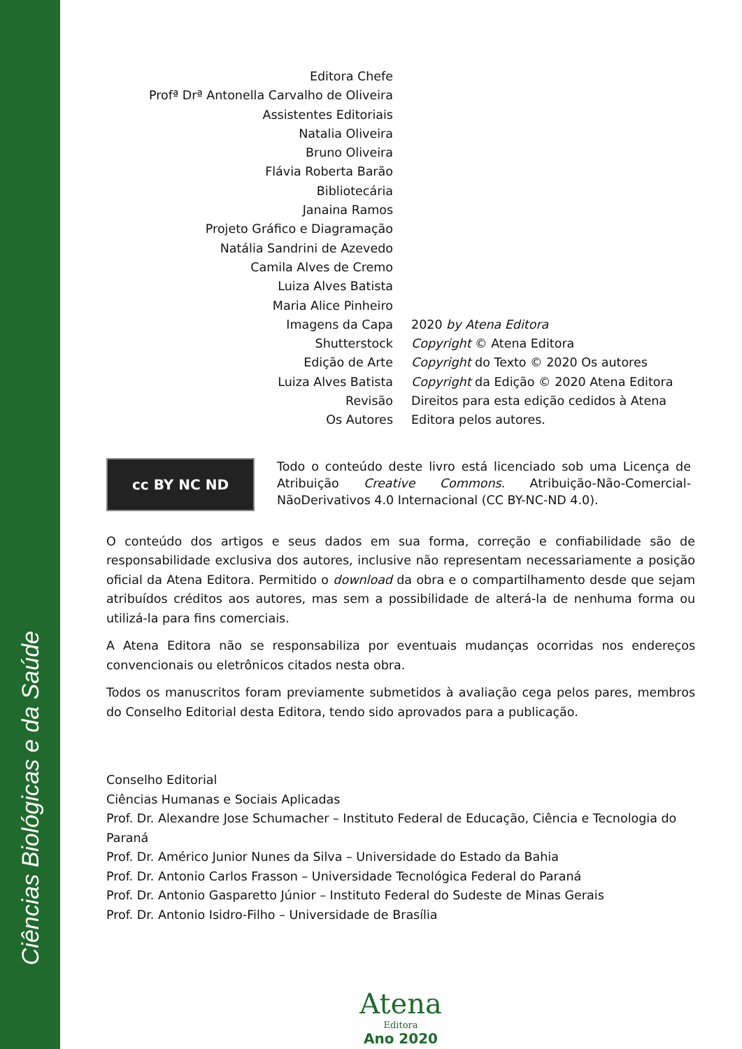Ciências Biológicas e da Saúde
Editora Chefe
Profª Drª Antonella Carvalho de Oliveira
Assistentes Editoriais
Natalia Oliveira
Bruno Oliveira
Flávia Roberta Barão
Bibliotecária
Janaina Ramos
Projeto Gráfico e Diagramação
Natália Sandrini de Azevedo
Camila Alves de Cremo
Luiza Alves Batista
Maria Alice Pinheiro
Imagens da Capa 2020 by Atena Editora
Shutterstock Copyright © Atena Editora
Edição de Arte Copyright do Texto © 2020 Os autores
Luiza Alves Batista Copyright da Edição © 2020 Atena Editora
Revisão Direitos para esta edição cedidos à Atena
Os Autores Editora pelos autores.
cc BY NC ND
Todo o conteúdo deste livro está licenciado sob uma Licença de Atribuição Creative Commons. Atribuição-Não-Comercial-NãoDerivativos 4.0 Internacional (CC BY-NC-ND 4.0).
O conteúdo dos artigos e seus dados em sua forma, correção e confiabilidade são de responsabilidade exclusiva dos autores, inclusive não representam necessariamente a posição oficial da Atena Editora. Permitido o download da obra e o compartilhamento desde que sejam atribuídos créditos aos autores, mas sem a possibilidade de alterá-la de nenhuma forma ou utilizá-la para fins comerciais.
A Atena Editora não se responsabiliza por eventuais mudanças ocorridas nos endereços convencionais ou eletrônicos citados nesta obra.
Todos os manuscritos foram previamente submetidos à avaliação cega pelos pares, membros do Conselho Editorial desta Editora, tendo sido aprovados para a publicação.
Conselho Editorial
Ciências Humanas e Sociais Aplicadas
Prof. Dr. Alexandre Jose Schumacher – Instituto Federal de Educação, Ciência e Tecnologia do Paraná
Prof. Dr. Américo Junior Nunes da Silva – Universidade do Estado da Bahia
Prof. Dr. Antonio Carlos Frasson – Universidade Tecnológica Federal do Paraná
Prof. Dr. Antonio Gasparetto Júnior – Instituto Federal do Sudeste de Minas Gerais
Prof. Dr. Antonio Isidro-Filho – Universidade de Brasília
Atena
Editora
Ano 2020